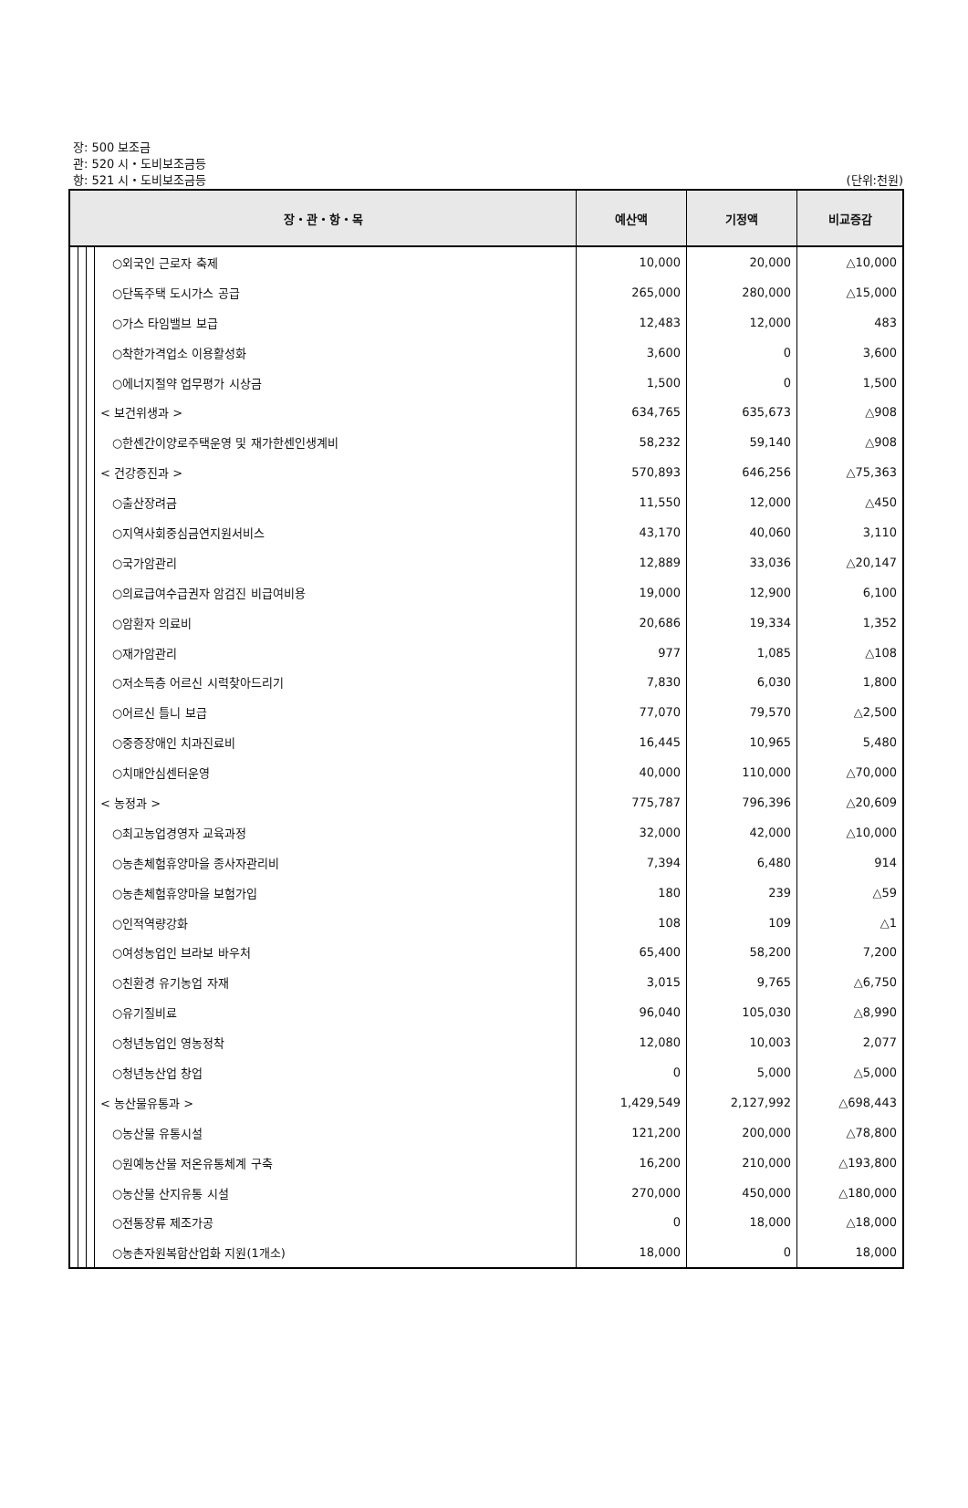장: 500 보조금
관: 520 시・도비보조금등
항: 521 시・도비보조금등
(단위:천원)
| 장・관・항・목 | | | | 예산액 | 기정액 | 비교증감 |
| --- | --- | --- | --- | --- | --- | --- |
| | | | ○외국인 근로자 축제 | 10,000 | 20,000 | △10,000 |
| | | | ○단독주택 도시가스 공급 | 265,000 | 280,000 | △15,000 |
| | | | ○가스 타임밸브 보급 | 12,483 | 12,000 | 483 |
| | | | ○착한가격업소 이용활성화 | 3,600 | 0 | 3,600 |
| | | | ○에너지절약 업무평가 시상금 | 1,500 | 0 | 1,500 |
| | | | < 보건위생과 > | 634,765 | 635,673 | △908 |
| | | | ○한센간이양로주택운영 및 재가한센인생계비 | 58,232 | 59,140 | △908 |
| | | | < 건강증진과 > | 570,893 | 646,256 | △75,363 |
| | | | ○출산장려금 | 11,550 | 12,000 | △450 |
| | | | ○지역사회중심금연지원서비스 | 43,170 | 40,060 | 3,110 |
| | | | ○국가암관리 | 12,889 | 33,036 | △20,147 |
| | | | ○의료급여수급권자 암검진 비급여비용 | 19,000 | 12,900 | 6,100 |
| | | | ○암환자 의료비 | 20,686 | 19,334 | 1,352 |
| | | | ○재가암관리 | 977 | 1,085 | △108 |
| | | | ○저소득층 어르신 시력찾아드리기 | 7,830 | 6,030 | 1,800 |
| | | | ○어르신 틀니 보급 | 77,070 | 79,570 | △2,500 |
| | | | ○중증장애인 치과진료비 | 16,445 | 10,965 | 5,480 |
| | | | ○치매안심센터운영 | 40,000 | 110,000 | △70,000 |
| | | | < 농정과 > | 775,787 | 796,396 | △20,609 |
| | | | ○최고농업경영자 교육과정 | 32,000 | 42,000 | △10,000 |
| | | | ○농촌체험휴양마을 종사자관리비 | 7,394 | 6,480 | 914 |
| | | | ○농촌체험휴양마을 보험가입 | 180 | 239 | △59 |
| | | | ○인적역량강화 | 108 | 109 | △1 |
| | | | ○여성농업인 브라보 바우처 | 65,400 | 58,200 | 7,200 |
| | | | ○친환경 유기농업 자재 | 3,015 | 9,765 | △6,750 |
| | | | ○유기질비료 | 96,040 | 105,030 | △8,990 |
| | | | ○청년농업인 영농정착 | 12,080 | 10,003 | 2,077 |
| | | | ○청년농산업 창업 | 0 | 5,000 | △5,000 |
| | | | < 농산물유통과 > | 1,429,549 | 2,127,992 | △698,443 |
| | | | ○농산물 유통시설 | 121,200 | 200,000 | △78,800 |
| | | | ○원예농산물 저온유통체계 구축 | 16,200 | 210,000 | △193,800 |
| | | | ○농산물 산지유통 시설 | 270,000 | 450,000 | △180,000 |
| | | | ○전통장류 제조가공 | 0 | 18,000 | △18,000 |
| | | | ○농촌자원복합산업화 지원(1개소) | 18,000 | 0 | 18,000 |